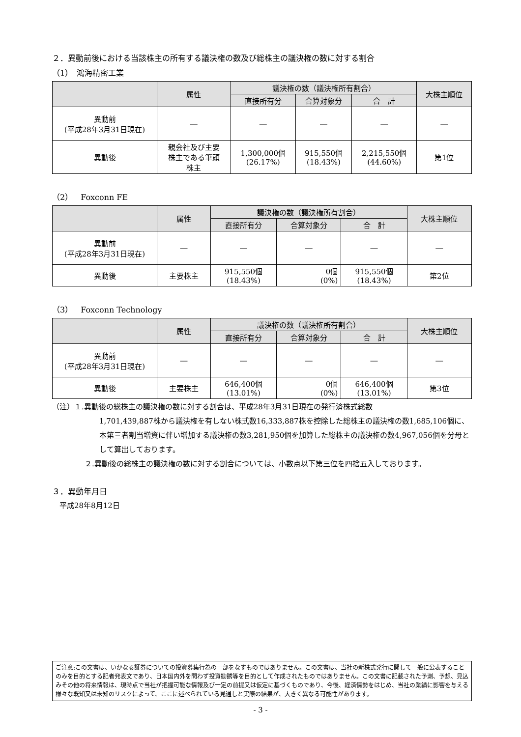２．異動前後における当該株主の所有する議決権の数及び総株主の議決権の数に対する割合
（1）　鴻海精密工業
| | 属性 | 議決権の数（議決権所有割合） | | | 大株主順位 |
| --- | --- | --- | --- | --- | --- |
| | | 直接所有分 | 合算対象分 | 合 計 | |
| 異動前 (平成28年3月31日現在) | ― | ― | ― | ― | ― |
| 異動後 | 親会社及び主要 株主である筆頭 株主 | 1,300,000個 (26.17%) | 915,550個 (18.43%) | 2,215,550個 (44.60%) | 第1位 |
（2）　Foxconn FE
| | 属性 | 議決権の数（議決権所有割合） | | | 大株主順位 |
| --- | --- | --- | --- | --- | --- |
| | | 直接所有分 | 合算対象分 | 合 計 | |
| 異動前 (平成28年3月31日現在) | ― | ― | ― | ― | ― |
| 異動後 | 主要株主 | 915,550個 (18.43%) | 0個 (0%) | 915,550個 (18.43%) | 第2位 |
（3）　Foxconn Technology
| | 属性 | 議決権の数（議決権所有割合） | | | 大株主順位 |
| --- | --- | --- | --- | --- | --- |
| | | 直接所有分 | 合算対象分 | 合 計 | |
| 異動前 (平成28年3月31日現在) | ― | ― | ― | ― | ― |
| 異動後 | 主要株主 | 646,400個 (13.01%) | 0個 (0%) | 646,400個 (13.01%) | 第3位 |
（注）１.異動後の総株主の議決権の数に対する割合は、平成28年3月31日現在の発行済株式総数
1,701,439,887株から議決権を有しない株式数16,333,887株を控除した総株主の議決権の数1,685,106個に、本第三者割当増資に伴い増加する議決権の数3,281,950個を加算した総株主の議決権の数4,967,056個を分母として算出しております。
２.異動後の総株主の議決権の数に対する割合については、小数点以下第三位を四捨五入しております。
３．異動年月日
　平成28年8月12日
ご注意:この文書は、いかなる証券についての投資募集行為の一部をなすものではありません。この文書は、当社の新株式発行に関して一般に公表することのみを目的とする記者発表文であり、日本国内外を問わず投資勧誘等を目的として作成されたものではありません。この文書に記載された予測、予想、見込みその他の将来情報は、現時点で当社が把握可能な情報及び一定の前提又は仮定に基づくものであり、今後、経済情勢をはじめ、当社の業績に影響を与える様々な既知又は未知のリスクによって、ここに述べられている見通しと実際の結果が、大きく異なる可能性があります。
- 3 -